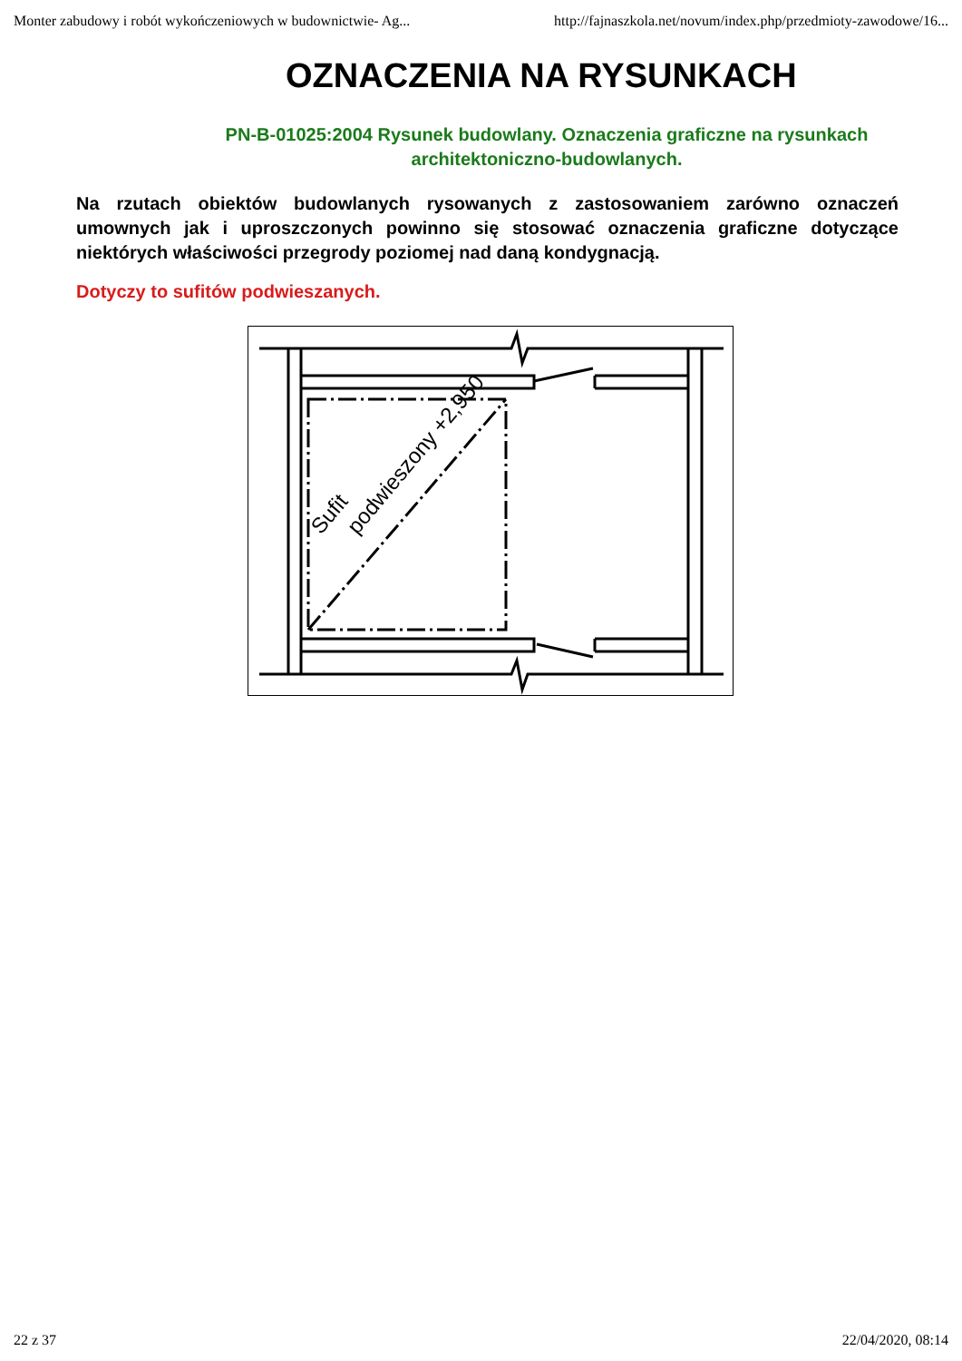Monter zabudowy i robót wykończeniowych w budownictwie- Ag... http://fajnaszkola.net/novum/index.php/przedmioty-zawodowe/16...
OZNACZENIA NA RYSUNKACH
PN-B-01025:2004 Rysunek budowlany. Oznaczenia graficzne na rysunkach architektoniczno-budowlanych.
Na rzutach obiektów budowlanych rysowanych z zastosowaniem zarówno oznaczeń umownych jak i uproszczonych powinno się stosować oznaczenia graficzne dotyczące niektórych właściwości przegrody poziomej nad daną kondygnacją.
Dotyczy to sufitów podwieszanych.
podwieszony +2,950
Sufit
22 z 37 22/04/2020, 08:14